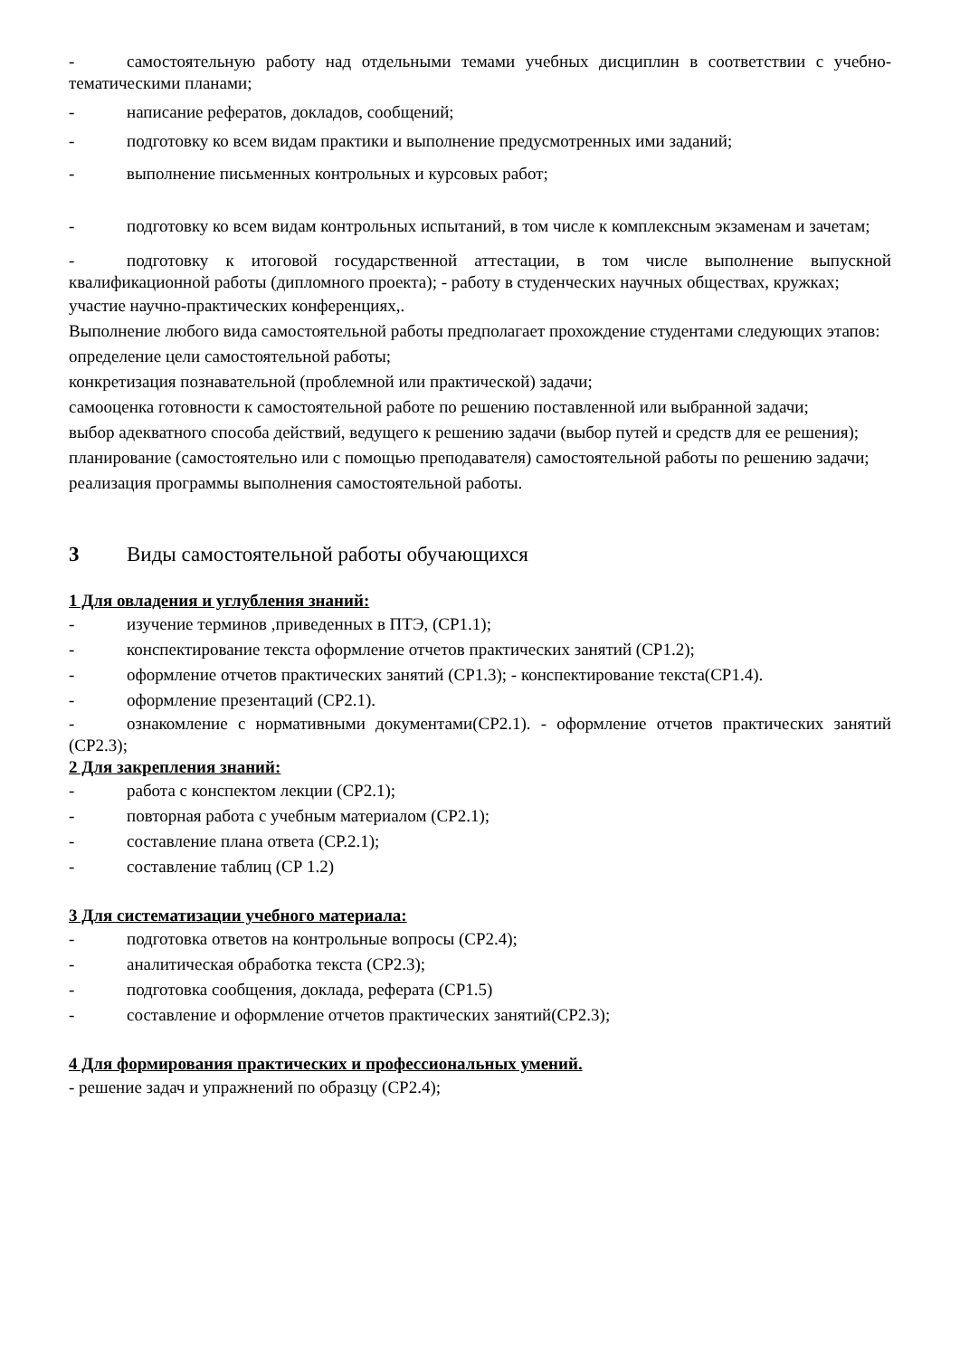- самостоятельную работу над отдельными темами учебных дисциплин в соответствии с учебно-тематическими планами;
- написание рефератов, докладов, сообщений;
- подготовку ко всем видам практики и выполнение предусмотренных ими заданий;
- выполнение письменных контрольных и курсовых работ;
- подготовку ко всем видам контрольных испытаний, в том числе к комплексным экзаменам и зачетам;
- подготовку к итоговой государственной аттестации, в том числе выполнение выпускной квалификационной работы (дипломного проекта); - работу в студенческих научных обществах, кружках;
участие научно-практических конференциях,.
Выполнение любого вида самостоятельной работы предполагает прохождение студентами следующих этапов:
определение цели самостоятельной работы;
конкретизация познавательной (проблемной или практической) задачи;
самооценка готовности к самостоятельной работе по решению поставленной или выбранной задачи;
выбор адекватного способа действий, ведущего к решению задачи (выбор путей и средств для ее решения);
планирование (самостоятельно или с помощью преподавателя) самостоятельной работы по решению задачи;
реализация программы выполнения самостоятельной работы.
3 Виды самостоятельной работы обучающихся
1 Для овладения и углубления знаний:
- изучение терминов ,приведенных в ПТЭ, (СР1.1);
- конспектирование текста оформление отчетов практических занятий (СР1.2);
- оформление отчетов практических занятий (СР1.3); - конспектирование текста(СР1.4).
- оформление презентаций (СР2.1).
- ознакомление с нормативными документами(СР2.1). - оформление отчетов практических занятий (СР2.3);
2 Для закрепления знаний:
- работа с конспектом лекции (СР2.1);
- повторная работа с учебным материалом (СР2.1);
- составление плана ответа (СР.2.1);
- составление таблиц (СР 1.2)
3 Для систематизации учебного материала:
- подготовка ответов на контрольные вопросы (СР2.4);
- аналитическая обработка текста (СР2.3);
- подготовка сообщения, доклада, реферата (СР1.5)
- составление и оформление отчетов практических занятий(СР2.3);
4 Для формирования практических и профессиональных умений.
- решение задач и упражнений по образцу (СР2.4);